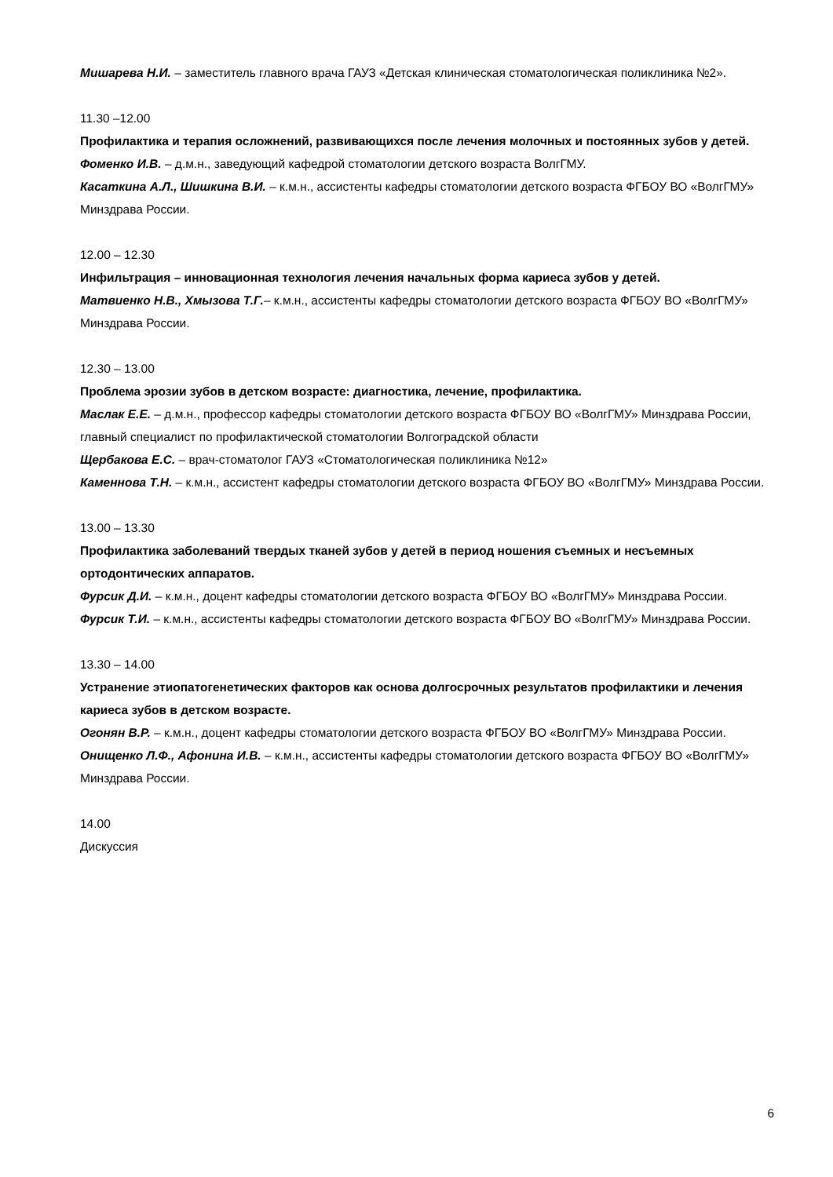Мишарева Н.И. – заместитель главного врача ГАУЗ «Детская клиническая стоматологическая поликлиника №2».
11.30 –12.00
Профилактика и терапия осложнений, развивающихся после лечения молочных и постоянных зубов у детей.
Фоменко И.В. – д.м.н., заведующий кафедрой стоматологии детского возраста ВолгГМУ.
Касаткина А.Л., Шишкина В.И. – к.м.н., ассистенты кафедры стоматологии детского возраста ФГБОУ ВО «ВолгГМУ» Минздрава России.
12.00 – 12.30
Инфильтрация – инновационная технология лечения начальных форма кариеса зубов у детей.
Матвиенко Н.В., Хмызова Т.Г.– к.м.н., ассистенты кафедры стоматологии детского возраста ФГБОУ ВО «ВолгГМУ» Минздрава России.
12.30 – 13.00
Проблема эрозии зубов в детском возрасте: диагностика, лечение, профилактика.
Маслак Е.Е. – д.м.н., профессор кафедры стоматологии детского возраста ФГБОУ ВО «ВолгГМУ» Минздрава России, главный специалист по профилактической стоматологии Волгоградской области
Щербакова Е.С. – врач-стоматолог ГАУЗ «Стоматологическая поликлиника №12»
Каменнова Т.Н. – к.м.н., ассистент кафедры стоматологии детского возраста ФГБОУ ВО «ВолгГМУ» Минздрава России.
13.00 – 13.30
Профилактика заболеваний твердых тканей зубов у детей в период ношения съемных и несъемных ортодонтических аппаратов.
Фурсик Д.И. – к.м.н., доцент кафедры стоматологии детского возраста ФГБОУ ВО «ВолгГМУ» Минздрава России.
Фурсик Т.И. – к.м.н., ассистенты кафедры стоматологии детского возраста ФГБОУ ВО «ВолгГМУ» Минздрава России.
13.30 – 14.00
Устранение этиопатогенетических факторов как основа долгосрочных результатов профилактики и лечения кариеса зубов в детском возрасте.
Огонян В.Р. – к.м.н., доцент кафедры стоматологии детского возраста ФГБОУ ВО «ВолгГМУ» Минздрава России.
Онищенко Л.Ф., Афонина И.В. – к.м.н., ассистенты кафедры стоматологии детского возраста ФГБОУ ВО «ВолгГМУ» Минздрава России.
14.00
Дискуссия
6